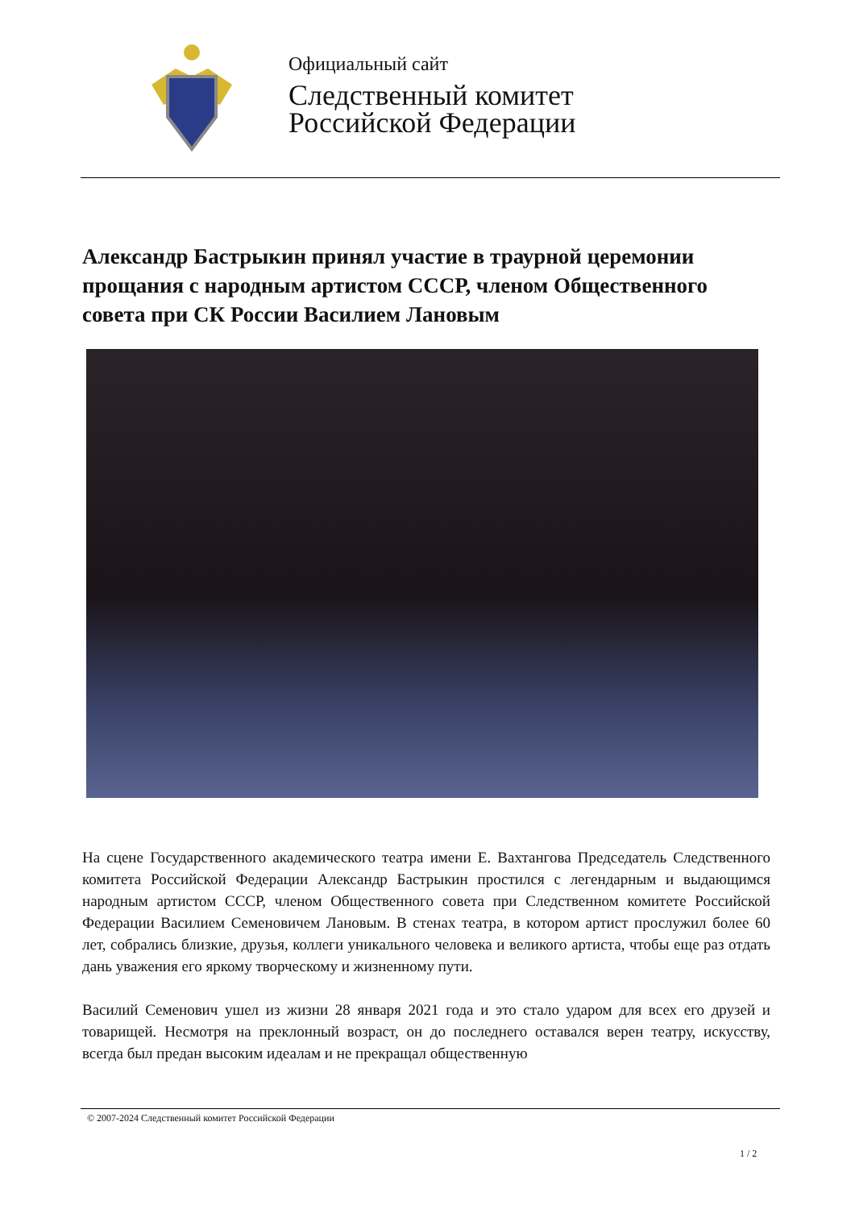Официальный сайт
Следственный комитет
Российской Федерации
Александр Бастрыкин принял участие в траурной церемонии прощания с народным артистом СССР, членом Общественного совета при СК России Василием Лановым
На сцене Государственного академического театра имени Е. Вахтангова Председатель Следственного комитета Российской Федерации Александр Бастрыкин простился с легендарным и выдающимся народным артистом СССР, членом Общественного совета при Следственном комитете Российской Федерации Василием Семеновичем Лановым. В стенах театра, в котором артист прослужил более 60 лет, собрались близкие, друзья, коллеги уникального человека и великого артиста, чтобы еще раз отдать дань уважения его яркому творческому и жизненному пути.
Василий Семенович ушел из жизни 28 января 2021 года и это стало ударом для всех его друзей и товарищей. Несмотря на преклонный возраст, он до последнего оставался верен театру, искусству, всегда был предан высоким идеалам и не прекращал общественную
© 2007-2024 Следственный комитет Российской Федерации
1 / 2